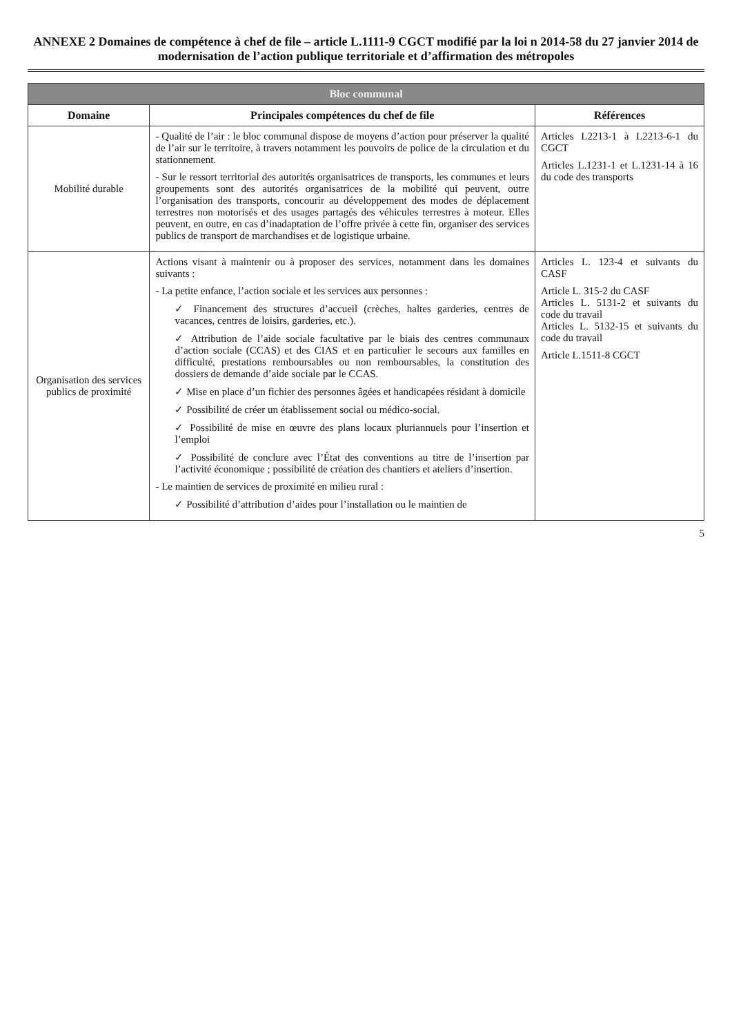ANNEXE 2 Domaines de compétence à chef de file – article L.1111-9 CGCT modifié par la loi n 2014-58 du 27 janvier 2014 de modernisation de l’action publique territoriale et d’affirmation des métropoles
| Bloc communal | | |
| --- | --- | --- |
| Domaine | Principales compétences du chef de file | Références |
| Mobilité durable | - Qualité de l’air : le bloc communal dispose de moyens d’action pour préserver la qualité de l’air sur le territoire, à travers notamment les pouvoirs de police de la circulation et du stationnement. - Sur le ressort territorial des autorités organisatrices de transports, les communes et leurs groupements sont des autorités organisatrices de la mobilité qui peuvent, outre l’organisation des transports, concourir au développement des modes de déplacement terrestres non motorisés et des usages partagés des véhicules terrestres à moteur. Elles peuvent, en outre, en cas d’inadaptation de l’offre privée à cette fin, organiser des services publics de transport de marchandises et de logistique urbaine. | Articles L2213-1 à L2213-6-1 du CGCT Articles L.1231-1 et L.1231-14 à 16 du code des transports |
| Organisation des services publics de proximité | Actions visant à maintenir ou à proposer des services, notamment dans les domaines suivants : - La petite enfance, l’action sociale et les services aux personnes : ✓ Financement des structures d’accueil (crèches, haltes garderies, centres de vacances, centres de loisirs, garderies, etc.). ✓ Attribution de l’aide sociale facultative par le biais des centres communaux d’action sociale (CCAS) et des CIAS et en particulier le secours aux familles en difficulté, prestations remboursables ou non remboursables, la constitution des dossiers de demande d’aide sociale par le CCAS. ✓ Mise en place d’un fichier des personnes âgées et handicapées résidant à domicile ✓ Possibilité de créer un établissement social ou médico-social. ✓ Possibilité de mise en œuvre des plans locaux pluriannuels pour l’insertion et l’emploi ✓ Possibilité de conclure avec l’État des conventions au titre de l’insertion par l’activité économique ; possibilité de création des chantiers et ateliers d’insertion. - Le maintien de services de proximité en milieu rural : ✓ Possibilité d’attribution d’aides pour l’installation ou le maintien de | Articles L. 123-4 et suivants du CASF Article L. 315-2 du CASF Articles L. 5131-2 et suivants du code du travail Articles L. 5132-15 et suivants du code du travail Article L.1511-8 CGCT |
5